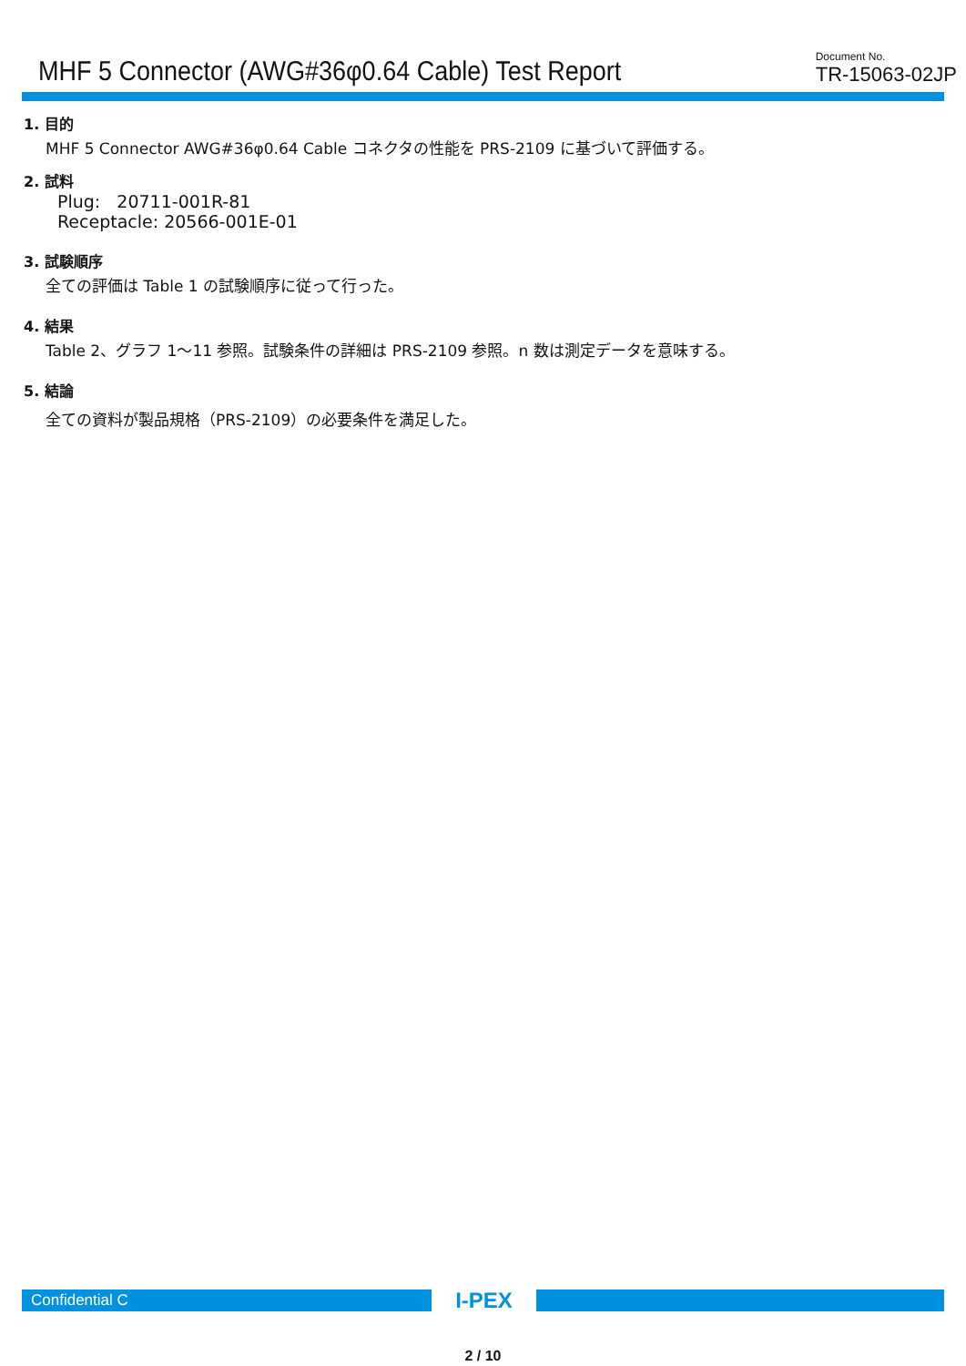MHF 5 Connector (AWG#36φ0.64 Cable) Test Report
Document No.
TR-15063-02JP
1. 目的
MHF 5 Connector AWG#36φ0.64 Cable コネクタの性能を PRS-2109 に基づいて評価する。
2. 試料
Plug: 20711-001R-81
Receptacle: 20566-001E-01
3. 試験順序
全ての評価は Table 1 の試験順序に従って行った。
4. 結果
Table 2、グラフ 1～11 参照。試験条件の詳細は PRS-2109 参照。n 数は測定データを意味する。
5. 結論
全ての資料が製品規格（PRS-2109）の必要条件を満足した。
Confidential C
I-PEX
2 / 10